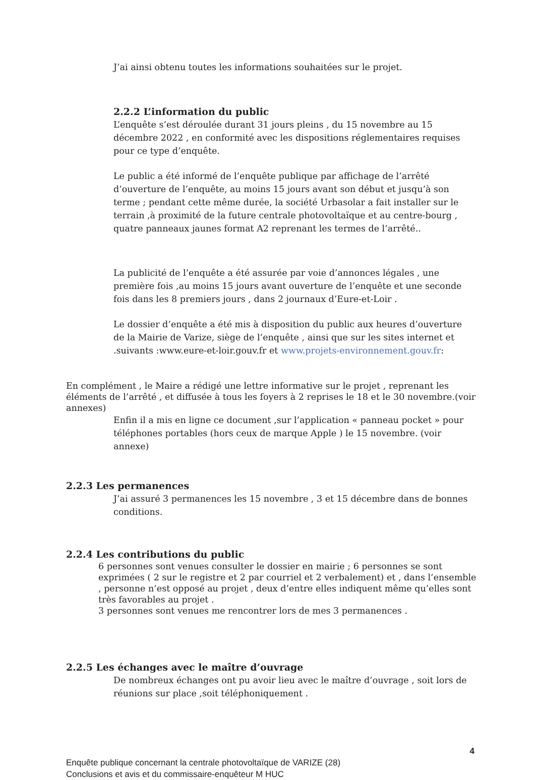J’ai ainsi obtenu toutes les informations souhaitées sur le projet.
2.2.2 L’information du public
L’enquête s’est déroulée durant 31 jours pleins , du 15 novembre au 15 décembre 2022 , en conformité avec les dispositions réglementaires requises pour ce type d’enquête.
Le public a été informé de l’enquête publique par affichage de l’arrêté d’ouverture de l’enquête, au moins 15 jours avant son début et jusqu’à son terme ; pendant cette même durée, la société Urbasolar a fait installer sur le terrain ,à proximité de la future centrale photovoltaïque et au centre-bourg , quatre panneaux jaunes format A2 reprenant les termes de l’arrêté..
La publicité de l’enquête a été assurée par voie d’annonces légales , une première fois ,au moins 15 jours avant ouverture de l’enquête et une seconde fois dans les 8 premiers jours , dans 2 journaux d’Eure-et-Loir .
Le dossier d’enquête a été mis à disposition du public aux heures d’ouverture de la Mairie de Varize, siège de l’enquête , ainsi que sur les sites internet et .suivants :www.eure-et-loir.gouv.fr et www.projets-environnement.gouv.fr:
En complément , le Maire a rédigé une lettre informative sur le projet , reprenant les éléments de l’arrêté , et diffusée à tous les foyers à 2 reprises le 18 et le 30 novembre.(voir annexes)
Enfin il a mis en ligne ce document ,sur l’application « panneau pocket » pour téléphones portables (hors ceux de marque Apple ) le 15 novembre. (voir annexe)
2.2.3 Les permanences
J’ai assuré 3 permanences les 15 novembre , 3 et 15 décembre dans de bonnes conditions.
2.2.4 Les contributions du public
6 personnes sont venues consulter le dossier en mairie ; 6 personnes se sont exprimées ( 2 sur le registre et 2 par courriel et 2 verbalement) et , dans l’ensemble , personne n’est opposé au projet , deux d’entre elles indiquent même qu’elles sont très favorables au projet .
3 personnes sont venues me rencontrer lors de mes 3 permanences .
2.2.5 Les échanges avec le maître d’ouvrage
De nombreux échanges ont pu avoir lieu avec le maître d’ouvrage , soit lors de réunions sur place ,soit téléphoniquement .
4
Enquête publique concernant la centrale photovoltaïque de VARIZE (28)
Conclusions et avis et du commissaire-enquêteur M HUC